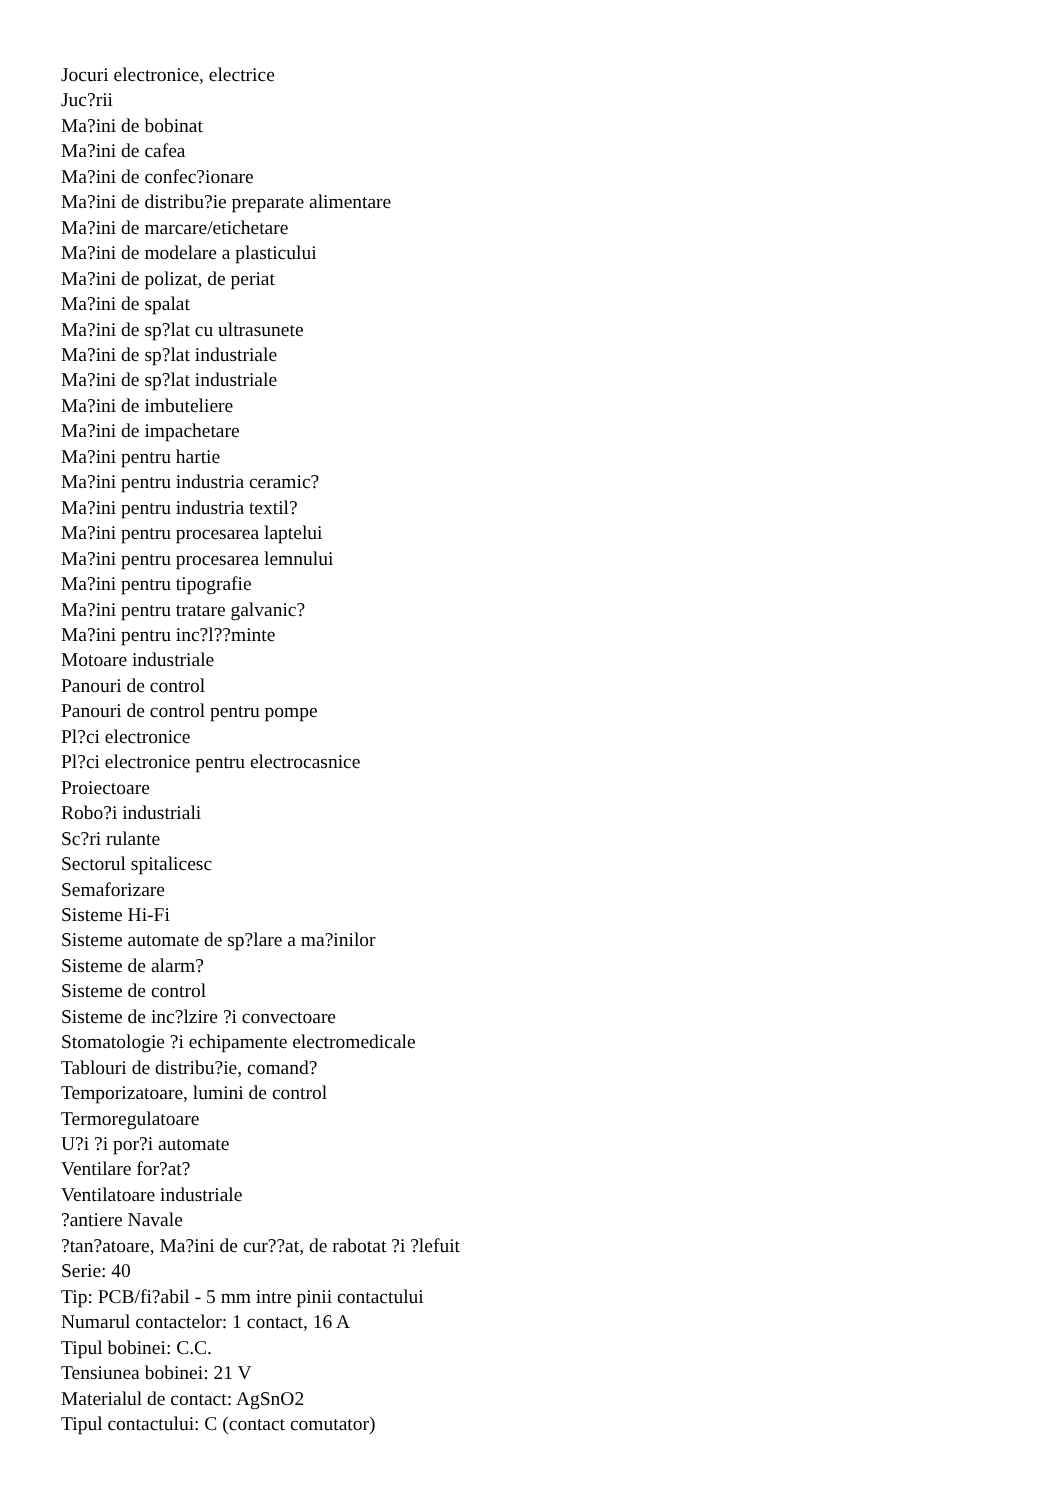Jocuri electronice, electrice
Juc?rii
Ma?ini de bobinat
Ma?ini de cafea
Ma?ini de confec?ionare
Ma?ini de distribu?ie preparate alimentare
Ma?ini de marcare/etichetare
Ma?ini de modelare a plasticului
Ma?ini de polizat, de periat
Ma?ini de spalat
Ma?ini de sp?lat cu ultrasunete
Ma?ini de sp?lat industriale
Ma?ini de sp?lat industriale
Ma?ini de imbuteliere
Ma?ini de impachetare
Ma?ini pentru hartie
Ma?ini pentru industria ceramic?
Ma?ini pentru industria textil?
Ma?ini pentru procesarea laptelui
Ma?ini pentru procesarea lemnului
Ma?ini pentru tipografie
Ma?ini pentru tratare galvanic?
Ma?ini pentru inc?l??minte
Motoare industriale
Panouri de control
Panouri de control pentru pompe
Pl?ci electronice
Pl?ci electronice pentru electrocasnice
Proiectoare
Robo?i industriali
Sc?ri rulante
Sectorul spitalicesc
Semaforizare
Sisteme Hi-Fi
Sisteme automate de sp?lare a ma?inilor
Sisteme de alarm?
Sisteme de control
Sisteme de inc?lzire ?i convectoare
Stomatologie ?i echipamente electromedicale
Tablouri de distribu?ie, comand?
Temporizatoare, lumini de control
Termoregulatoare
U?i ?i por?i automate
Ventilare for?at?
Ventilatoare industriale
?antiere Navale
?tan?atoare, Ma?ini de cur??at, de rabotat ?i ?lefuit
Serie: 40
Tip: PCB/fi?abil - 5 mm intre pinii contactului
Numarul contactelor: 1 contact, 16 A
Tipul bobinei: C.C.
Tensiunea bobinei: 21 V
Materialul de contact: AgSnO2
Tipul contactului: C (contact comutator)